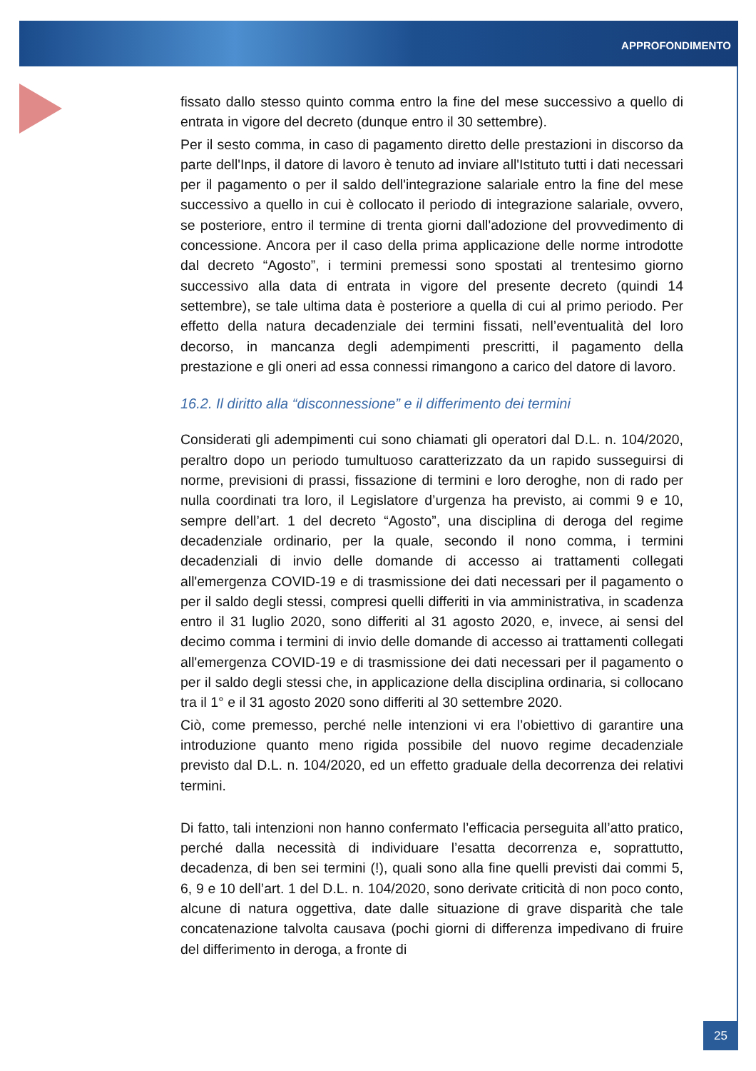APPROFONDIMENTO
fissato dallo stesso quinto comma entro la fine del mese successivo a quello di entrata in vigore del decreto (dunque entro il 30 settembre).
Per il sesto comma, in caso di pagamento diretto delle prestazioni in discorso da parte dell'Inps, il datore di lavoro è tenuto ad inviare all'Istituto tutti i dati necessari per il pagamento o per il saldo dell'integrazione salariale entro la fine del mese successivo a quello in cui è collocato il periodo di integrazione salariale, ovvero, se posteriore, entro il termine di trenta giorni dall'adozione del provvedimento di concessione. Ancora per il caso della prima applicazione delle norme introdotte dal decreto “Agosto”, i termini premessi sono spostati al trentesimo giorno successivo alla data di entrata in vigore del presente decreto (quindi 14 settembre), se tale ultima data è posteriore a quella di cui al primo periodo. Per effetto della natura decadenziale dei termini fissati, nell’eventualità del loro decorso, in mancanza degli adempimenti prescritti, il pagamento della prestazione e gli oneri ad essa connessi rimangono a carico del datore di lavoro.
16.2. Il diritto alla “disconnessione” e il differimento dei termini
Considerati gli adempimenti cui sono chiamati gli operatori dal D.L. n. 104/2020, peraltro dopo un periodo tumultuoso caratterizzato da un rapido susseguirsi di norme, previsioni di prassi, fissazione di termini e loro deroghe, non di rado per nulla coordinati tra loro, il Legislatore d’urgenza ha previsto, ai commi 9 e 10, sempre dell’art. 1 del decreto “Agosto”, una disciplina di deroga del regime decadenziale ordinario, per la quale, secondo il nono comma, i termini decadenziali di invio delle domande di accesso ai trattamenti collegati all'emergenza COVID-19 e di trasmissione dei dati necessari per il pagamento o per il saldo degli stessi, compresi quelli differiti in via amministrativa, in scadenza entro il 31 luglio 2020, sono differiti al 31 agosto 2020, e, invece, ai sensi del decimo comma i termini di invio delle domande di accesso ai trattamenti collegati all'emergenza COVID-19 e di trasmissione dei dati necessari per il pagamento o per il saldo degli stessi che, in applicazione della disciplina ordinaria, si collocano tra il 1° e il 31 agosto 2020 sono differiti al 30 settembre 2020.
Ciò, come premesso, perché nelle intenzioni vi era l’obiettivo di garantire una introduzione quanto meno rigida possibile del nuovo regime decadenziale previsto dal D.L. n. 104/2020, ed un effetto graduale della decorrenza dei relativi termini.
Di fatto, tali intenzioni non hanno confermato l’efficacia perseguita all’atto pratico, perché dalla necessità di individuare l’esatta decorrenza e, soprattutto, decadenza, di ben sei termini (!), quali sono alla fine quelli previsti dai commi 5, 6, 9 e 10 dell’art. 1 del D.L. n. 104/2020, sono derivate criticità di non poco conto, alcune di natura oggettiva, date dalle situazione di grave disparità che tale concatenazione talvolta causava (pochi giorni di differenza impedivano di fruire del differimento in deroga, a fronte di
25